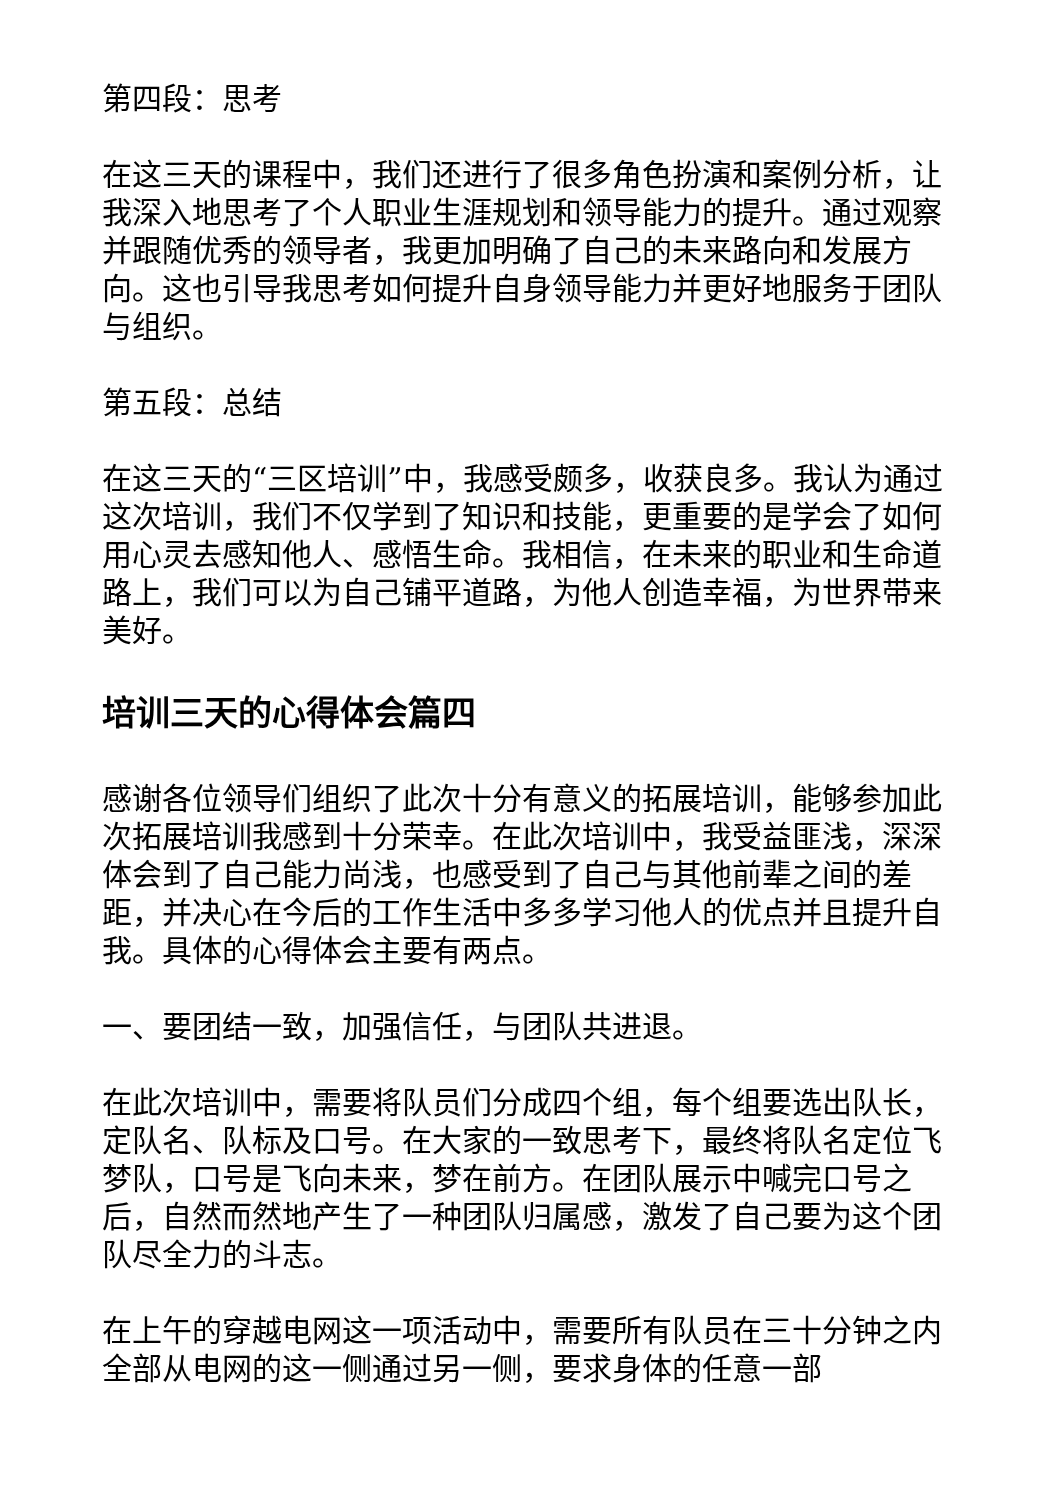第四段：思考
在这三天的课程中，我们还进行了很多角色扮演和案例分析，让我深入地思考了个人职业生涯规划和领导能力的提升。通过观察并跟随优秀的领导者，我更加明确了自己的未来路向和发展方向。这也引导我思考如何提升自身领导能力并更好地服务于团队与组织。
第五段：总结
在这三天的“三区培训”中，我感受颇多，收获良多。我认为通过这次培训，我们不仅学到了知识和技能，更重要的是学会了如何用心灵去感知他人、感悟生命。我相信，在未来的职业和生命道路上，我们可以为自己铺平道路，为他人创造幸福，为世界带来美好。
培训三天的心得体会篇四
感谢各位领导们组织了此次十分有意义的拓展培训，能够参加此次拓展培训我感到十分荣幸。在此次培训中，我受益匪浅，深深体会到了自己能力尚浅，也感受到了自己与其他前辈之间的差距，并决心在今后的工作生活中多多学习他人的优点并且提升自我。具体的心得体会主要有两点。
一、要团结一致，加强信任，与团队共进退。
在此次培训中，需要将队员们分成四个组，每个组要选出队长，定队名、队标及口号。在大家的一致思考下，最终将队名定位飞梦队，口号是飞向未来，梦在前方。在团队展示中喊完口号之后，自然而然地产生了一种团队归属感，激发了自己要为这个团队尽全力的斗志。
在上午的穿越电网这一项活动中，需要所有队员在三十分钟之内全部从电网的这一侧通过另一侧，要求身体的任意一部